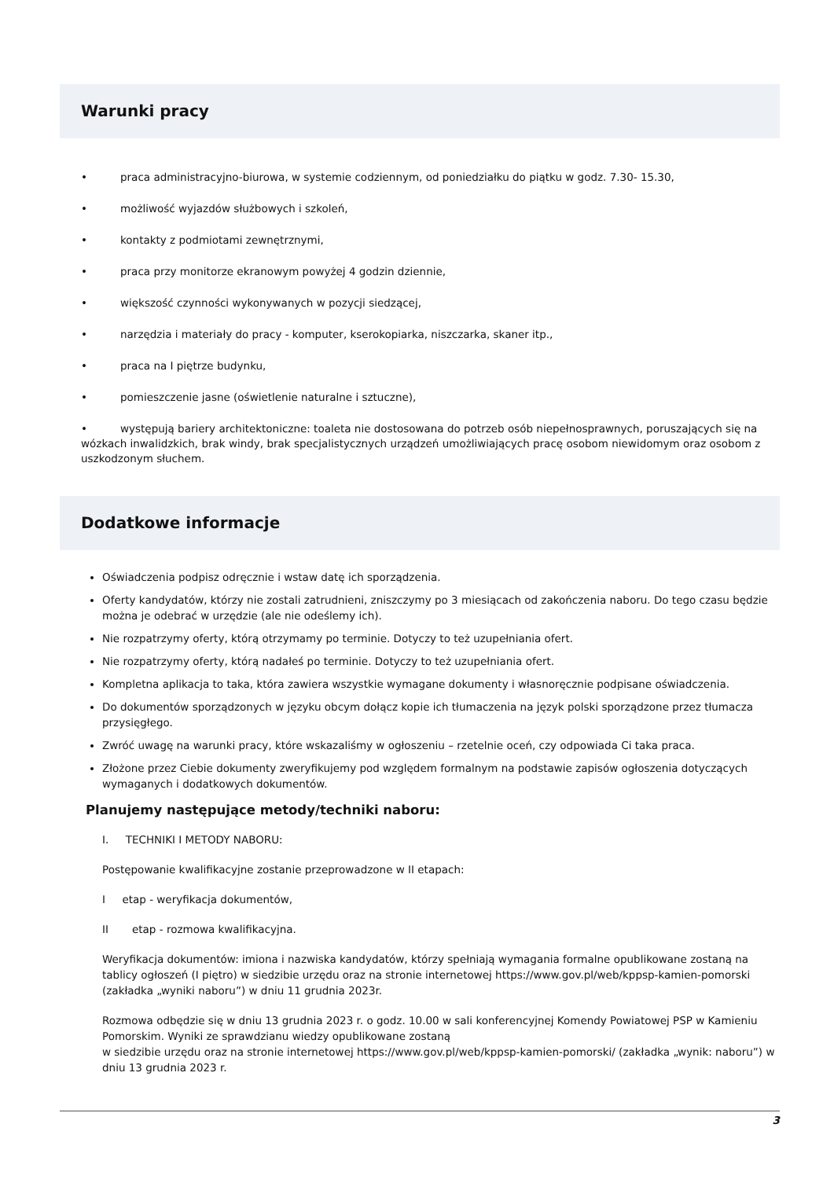Warunki pracy
• praca administracyjno-biurowa, w systemie codziennym, od poniedziałku do piątku w godz. 7.30- 15.30,
• możliwość wyjazdów służbowych i szkoleń,
• kontakty z podmiotami zewnętrznymi,
• praca przy monitorze ekranowym powyżej 4 godzin dziennie,
• większość czynności wykonywanych w pozycji siedzącej,
• narzędzia i materiały do pracy - komputer, kserokopiarka, niszczarka, skaner itp.,
• praca na I piętrze budynku,
• pomieszczenie jasne (oświetlenie naturalne i sztuczne),
• występują bariery architektoniczne: toaleta nie dostosowana do potrzeb osób niepełnosprawnych, poruszających się na wózkach inwalidzkich, brak windy, brak specjalistycznych urządzeń umożliwiających pracę osobom niewidomym oraz osobom z uszkodzonym słuchem.
Dodatkowe informacje
Oświadczenia podpisz odręcznie i wstaw datę ich sporządzenia.
Oferty kandydatów, którzy nie zostali zatrudnieni, zniszczymy po 3 miesiącach od zakończenia naboru. Do tego czasu będzie można je odebrać w urzędzie (ale nie odeślemy ich).
Nie rozpatrzymy oferty, którą otrzymamy po terminie. Dotyczy to też uzupełniania ofert.
Nie rozpatrzymy oferty, którą nadałeś po terminie. Dotyczy to też uzupełniania ofert.
Kompletna aplikacja to taka, która zawiera wszystkie wymagane dokumenty i własnoręcznie podpisane oświadczenia.
Do dokumentów sporządzonych w języku obcym dołącz kopie ich tłumaczenia na język polski sporządzone przez tłumacza przysięgłego.
Zwróć uwagę na warunki pracy, które wskazaliśmy w ogłoszeniu – rzetelnie oceń, czy odpowiada Ci taka praca.
Złożone przez Ciebie dokumenty zweryfikujemy pod względem formalnym na podstawie zapisów ogłoszenia dotyczących wymaganych i dodatkowych dokumentów.
Planujemy następujące metody/techniki naboru:
I. TECHNIKI I METODY NABORU:
Postępowanie kwalifikacyjne zostanie przeprowadzone w II etapach:
I etap - weryfikacja dokumentów,
II etap - rozmowa kwalifikacyjna.
Weryfikacja dokumentów: imiona i nazwiska kandydatów, którzy spełniają wymagania formalne opublikowane zostaną na tablicy ogłoszeń (I piętro) w siedzibie urzędu oraz na stronie internetowej https://www.gov.pl/web/kppsp-kamien-pomorski (zakładka „wyniki naboru”) w dniu 11 grudnia 2023r.
Rozmowa odbędzie się w dniu 13 grudnia 2023 r. o godz. 10.00 w sali konferencyjnej Komendy Powiatowej PSP w Kamieniu Pomorskim. Wyniki ze sprawdzianu wiedzy opublikowane zostaną
w siedzibie urzędu oraz na stronie internetowej https://www.gov.pl/web/kppsp-kamien-pomorski/ (zakładka „wynik: naboru”) w dniu 13 grudnia 2023 r.
3